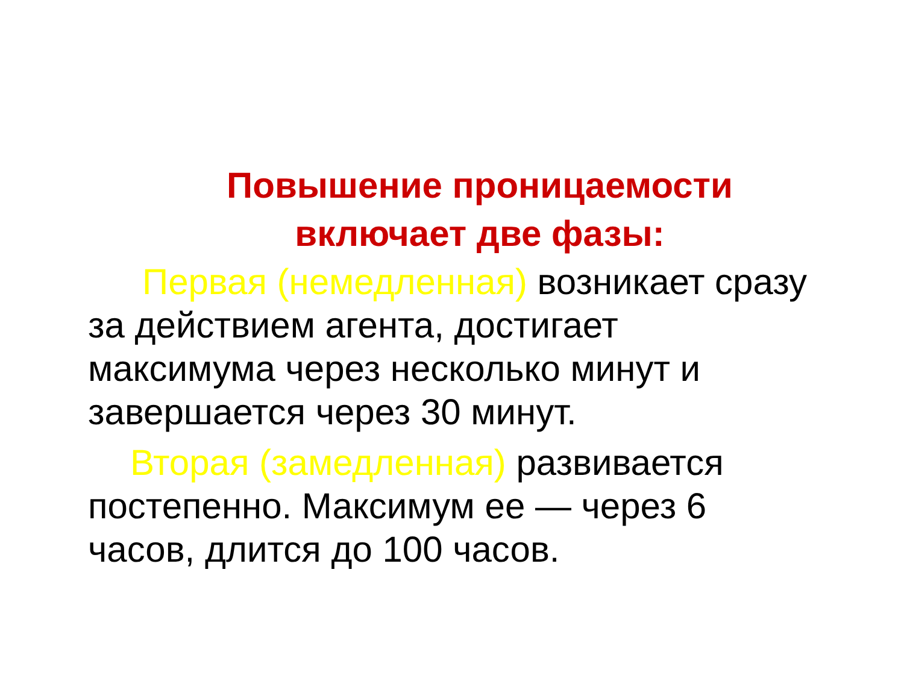Повышение проницаемости
включает две фазы:
Первая (немедленная) возникает сразу за действием агента, достигает максимума через несколько минут и завершается через 30 минут.
Вторая (замедленная) развивается постепенно. Максимум ее — через 6 часов, длится до 100 часов.